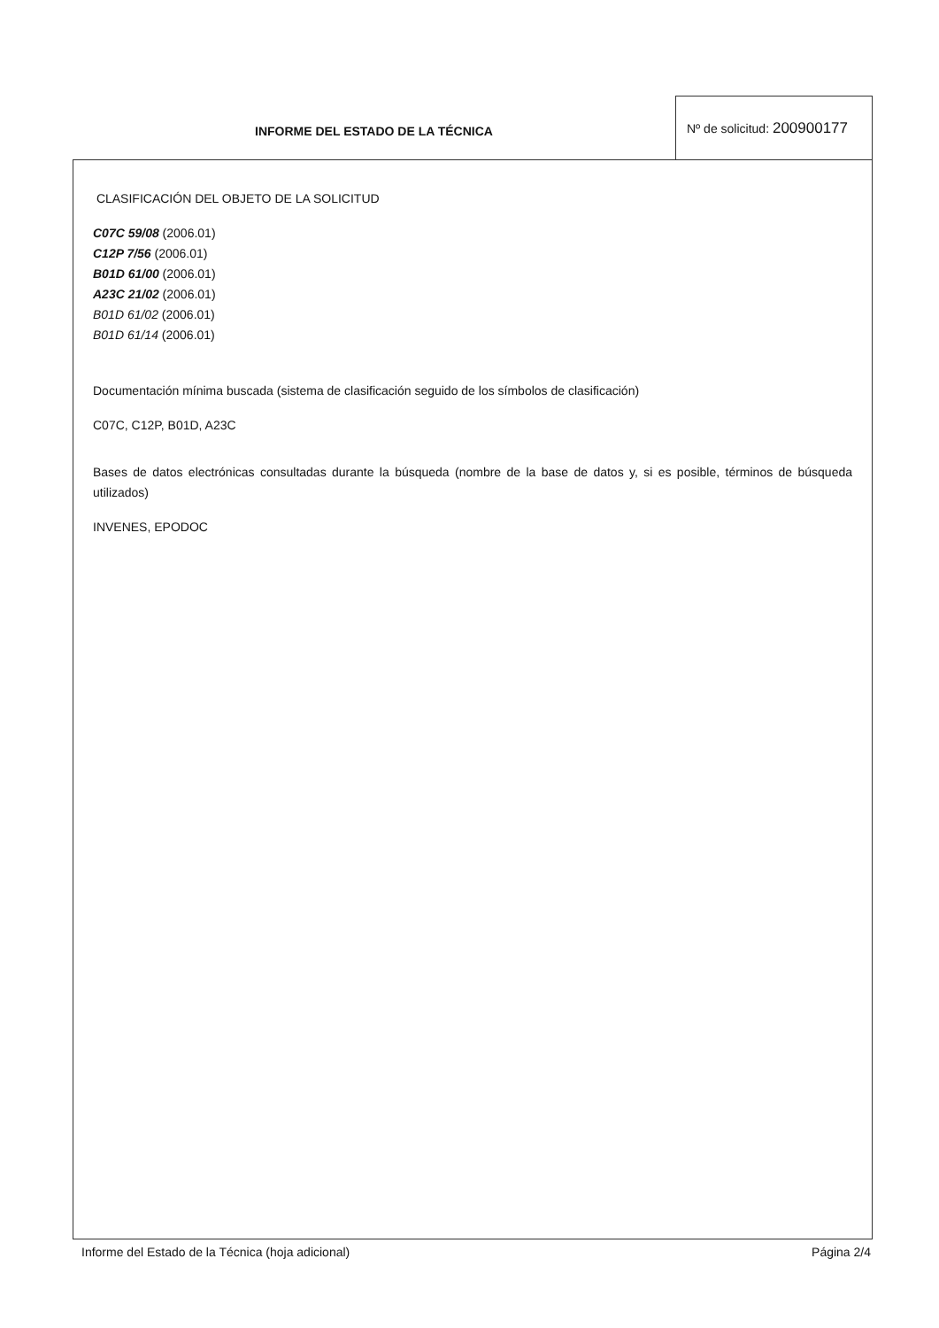INFORME DEL ESTADO DE LA TÉCNICA
Nº de solicitud: 200900177
CLASIFICACIÓN DEL OBJETO DE LA SOLICITUD
C07C 59/08 (2006.01)
C12P 7/56 (2006.01)
B01D 61/00 (2006.01)
A23C 21/02 (2006.01)
B01D 61/02 (2006.01)
B01D 61/14 (2006.01)
Documentación mínima buscada (sistema de clasificación seguido de los símbolos de clasificación)
C07C, C12P, B01D, A23C
Bases de datos electrónicas consultadas durante la búsqueda (nombre de la base de datos y, si es posible, términos de búsqueda utilizados)
INVENES, EPODOC
Informe del Estado de la Técnica (hoja adicional) Página 2/4